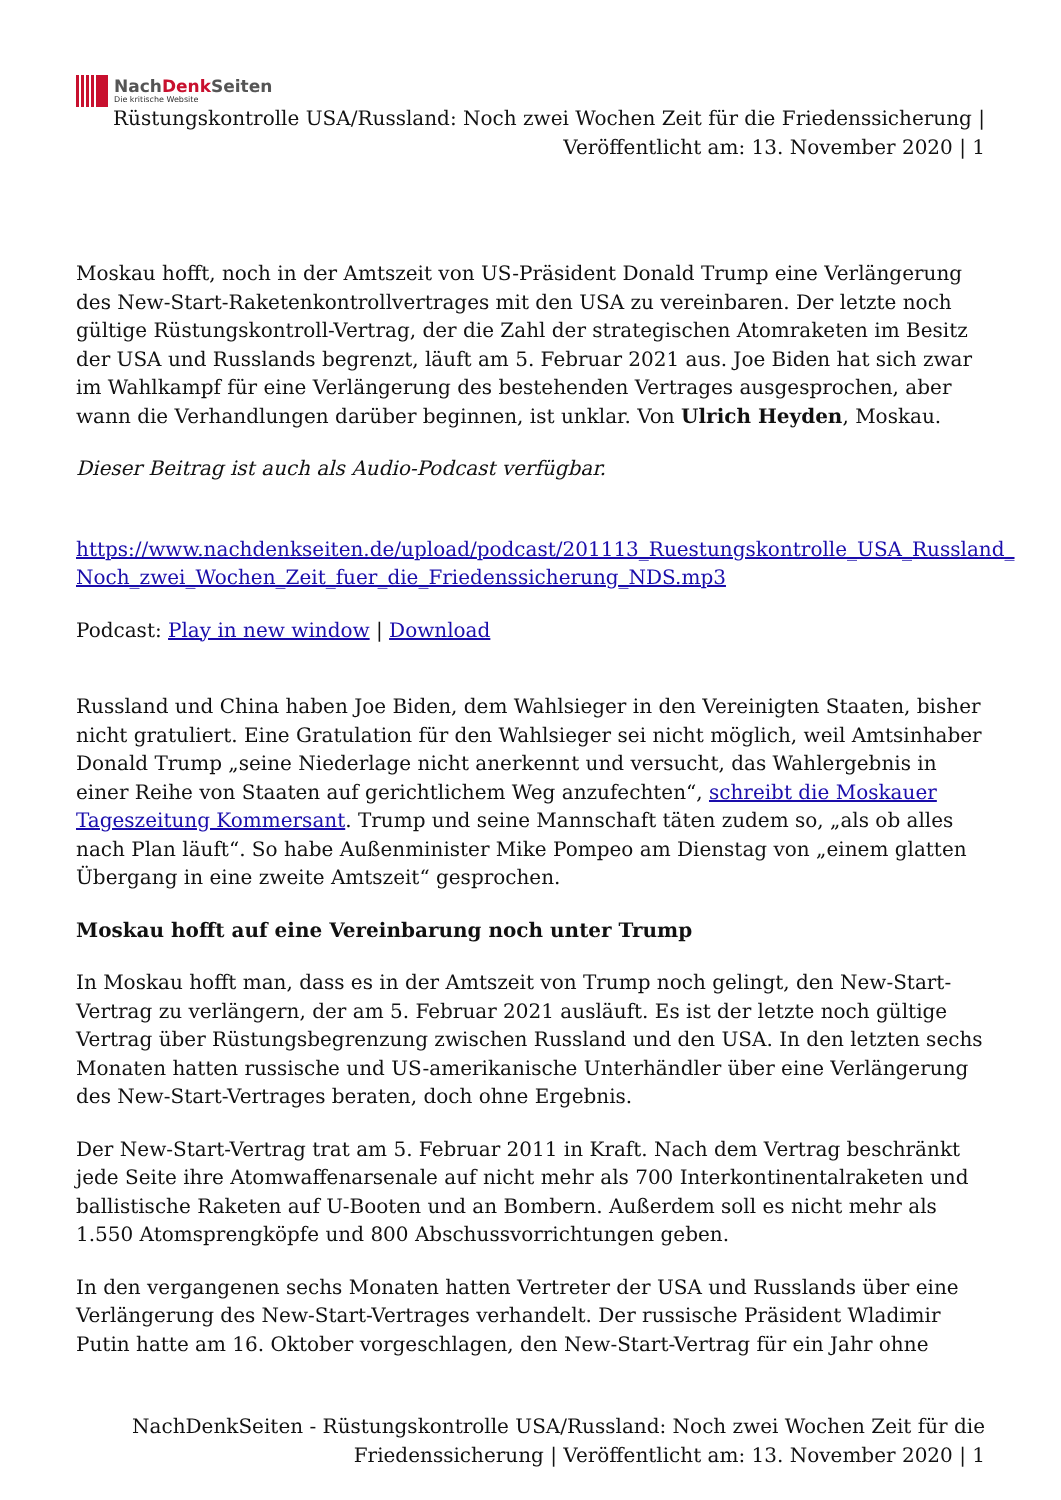NachDenk Seiten
Die kritische Website
Rüstungskontrolle USA/Russland: Noch zwei Wochen Zeit für die Friedenssicherung | Veröffentlicht am: 13. November 2020 | 1
Moskau hofft, noch in der Amtszeit von US-Präsident Donald Trump eine Verlängerung des New-Start-Raketenkontrollvertrages mit den USA zu vereinbaren. Der letzte noch gültige Rüstungskontroll-Vertrag, der die Zahl der strategischen Atomraketen im Besitz der USA und Russlands begrenzt, läuft am 5. Februar 2021 aus. Joe Biden hat sich zwar im Wahlkampf für eine Verlängerung des bestehenden Vertrages ausgesprochen, aber wann die Verhandlungen darüber beginnen, ist unklar. Von Ulrich Heyden, Moskau.
Dieser Beitrag ist auch als Audio-Podcast verfügbar.
https://www.nachdenkseiten.de/upload/podcast/201113_Ruestungskontrolle_USA_Russland_ Noch_zwei_Wochen_Zeit_fuer_die_Friedenssicherung_NDS.mp3
Podcast: Play in new window | Download
Russland und China haben Joe Biden, dem Wahlsieger in den Vereinigten Staaten, bisher nicht gratuliert. Eine Gratulation für den Wahlsieger sei nicht möglich, weil Amtsinhaber Donald Trump „seine Niederlage nicht anerkennt und versucht, das Wahlergebnis in einer Reihe von Staaten auf gerichtlichem Weg anzufechten“, schreibt die Moskauer Tageszeitung Kommersant. Trump und seine Mannschaft täten zudem so, „als ob alles nach Plan läuft“. So habe Außenminister Mike Pompeo am Dienstag von „einem glatten Übergang in eine zweite Amtszeit“ gesprochen.
Moskau hofft auf eine Vereinbarung noch unter Trump
In Moskau hofft man, dass es in der Amtszeit von Trump noch gelingt, den New-Start-Vertrag zu verlängern, der am 5. Februar 2021 ausläuft. Es ist der letzte noch gültige Vertrag über Rüstungsbegrenzung zwischen Russland und den USA. In den letzten sechs Monaten hatten russische und US-amerikanische Unterhändler über eine Verlängerung des New-Start-Vertrages beraten, doch ohne Ergebnis.
Der New-Start-Vertrag trat am 5. Februar 2011 in Kraft. Nach dem Vertrag beschränkt jede Seite ihre Atomwaffenarsenale auf nicht mehr als 700 Interkontinentalraketen und ballistische Raketen auf U-Booten und an Bombern. Außerdem soll es nicht mehr als 1.550 Atomsprengköpfe und 800 Abschussvorrichtungen geben.
In den vergangenen sechs Monaten hatten Vertreter der USA und Russlands über eine Verlängerung des New-Start-Vertrages verhandelt. Der russische Präsident Wladimir Putin hatte am 16. Oktober vorgeschlagen, den New-Start-Vertrag für ein Jahr ohne
NachDenkSeiten - Rüstungskontrolle USA/Russland: Noch zwei Wochen Zeit für die Friedenssicherung | Veröffentlicht am: 13. November 2020 | 1